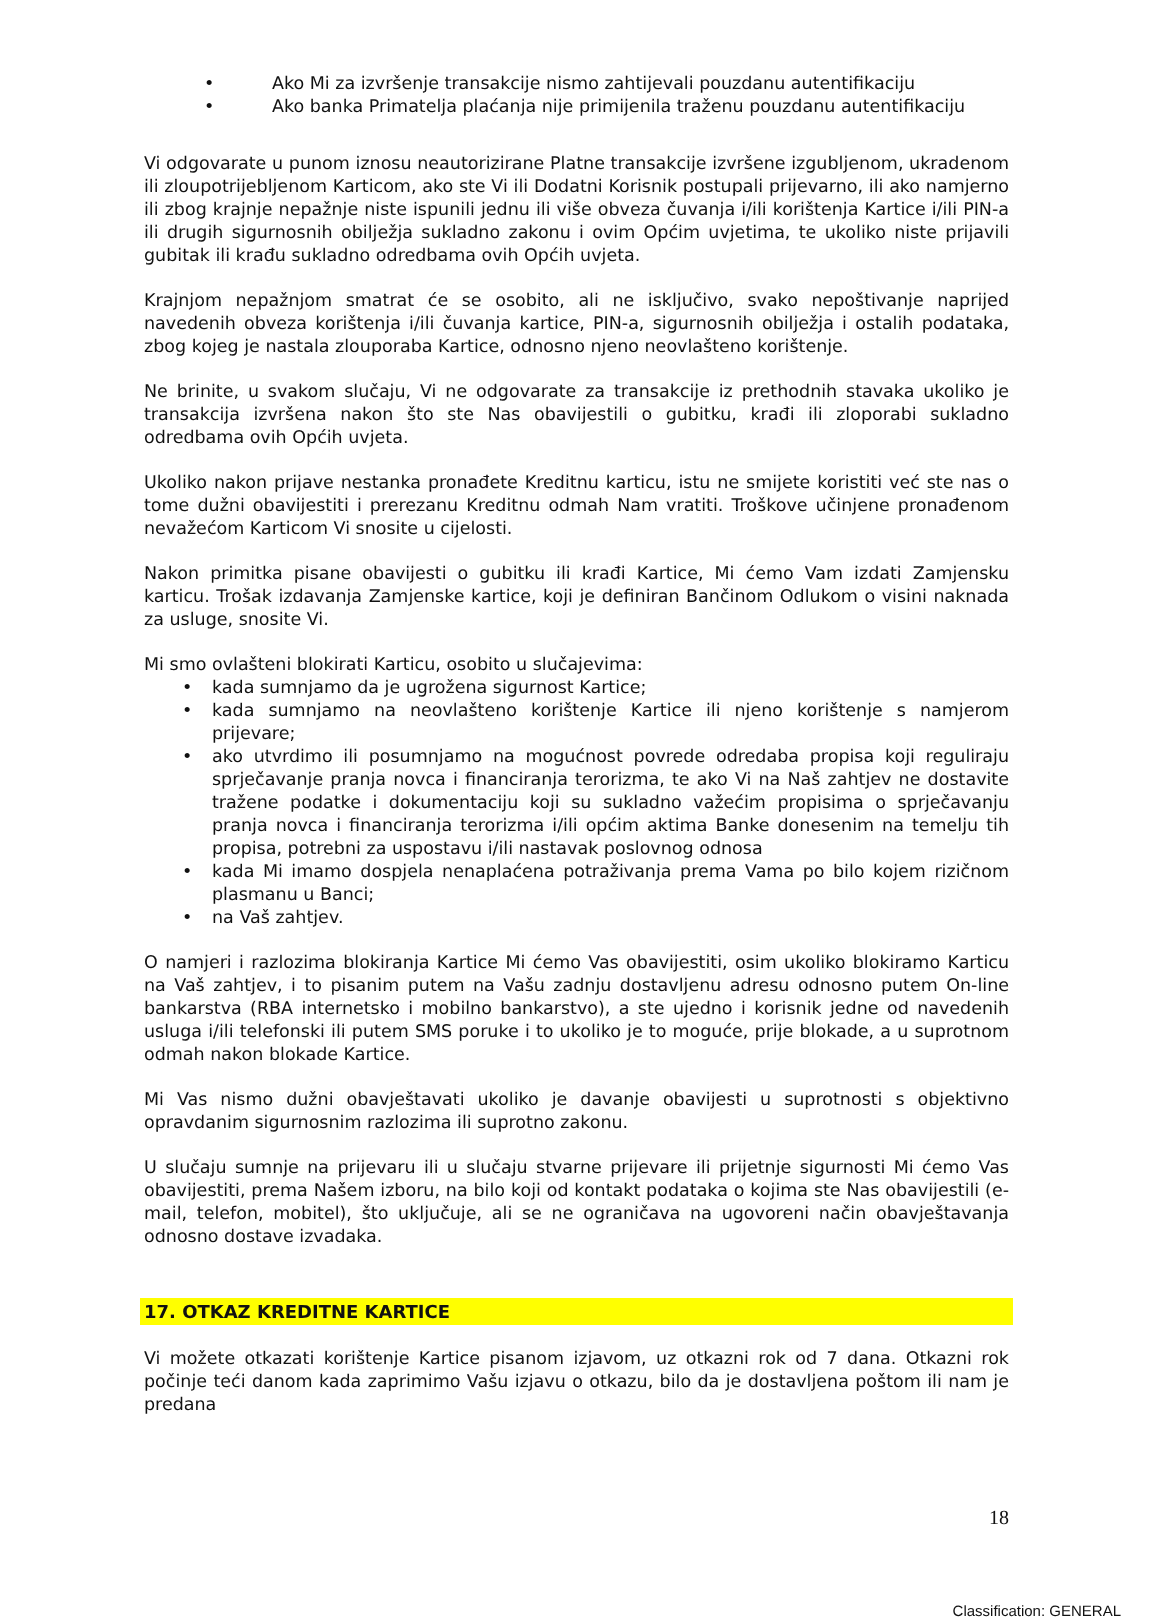• Ako Mi za izvršenje transakcije nismo zahtijevali pouzdanu autentifikaciju
• Ako banka Primatelja plaćanja nije primijenila traženu pouzdanu autentifikaciju
Vi odgovarate u punom iznosu neautorizirane Platne transakcije izvršene izgubljenom, ukradenom ili zloupotrijebljenom Karticom, ako ste Vi ili Dodatni Korisnik postupali prijevarno, ili ako namjerno ili zbog krajnje nepažnje niste ispunili jednu ili više obveza čuvanja i/ili korištenja Kartice i/ili PIN-a ili drugih sigurnosnih obilježja sukladno zakonu i ovim Općim uvjetima, te ukoliko niste prijavili gubitak ili krađu sukladno odredbama ovih Općih uvjeta.
Krajnjom nepažnjom smatrat će se osobito, ali ne isključivo, svako nepoštivanje naprijed navedenih obveza korištenja i/ili čuvanja kartice, PIN-a, sigurnosnih obilježja i ostalih podataka, zbog kojeg je nastala zlouporaba Kartice, odnosno njeno neovlašteno korištenje.
Ne brinite, u svakom slučaju, Vi ne odgovarate za transakcije iz prethodnih stavaka ukoliko je transakcija izvršena nakon što ste Nas obavijestili o gubitku, krađi ili zloporabi sukladno odredbama ovih Općih uvjeta.
Ukoliko nakon prijave nestanka pronađete Kreditnu karticu, istu ne smijete koristiti već ste nas o tome dužni obavijestiti i prerezanu Kreditnu odmah Nam vratiti. Troškove učinjene pronađenom nevažećom Karticom Vi snosite u cijelosti.
Nakon primitka pisane obavijesti o gubitku ili krađi Kartice, Mi ćemo Vam izdati Zamjensku karticu. Trošak izdavanja Zamjenske kartice, koji je definiran Bančinom Odlukom o visini naknada za usluge, snosite Vi.
Mi smo ovlašteni blokirati Karticu, osobito u slučajevima:
• kada sumnjamo da je ugrožena sigurnost Kartice;
• kada sumnjamo na neovlašteno korištenje Kartice ili njeno korištenje s namjerom prijevare;
• ako utvrdimo ili posumnjamo na mogućnost povrede odredaba propisa koji reguliraju sprječavanje pranja novca i financiranja terorizma, te ako Vi na Naš zahtjev ne dostavite tražene podatke i dokumentaciju koji su sukladno važećim propisima o sprječavanju pranja novca i financiranja terorizma i/ili općim aktima Banke donesenim na temelju tih propisa, potrebni za uspostavu i/ili nastavak poslovnog odnosa
• kada Mi imamo dospjela nenaplaćena potraživanja prema Vama po bilo kojem rizičnom plasmanu u Banci;
• na Vaš zahtjev.
O namjeri i razlozima blokiranja Kartice Mi ćemo Vas obavijestiti, osim ukoliko blokiramo Karticu na Vaš zahtjev, i to pisanim putem na Vašu zadnju dostavljenu adresu odnosno putem On-line bankarstva (RBA internetsko i mobilno bankarstvo), a ste ujedno i korisnik jedne od navedenih usluga i/ili telefonski ili putem SMS poruke i to ukoliko je to moguće, prije blokade, a u suprotnom odmah nakon blokade Kartice.
Mi Vas nismo dužni obavještavati ukoliko je davanje obavijesti u suprotnosti s objektivno opravdanim sigurnosnim razlozima ili suprotno zakonu.
U slučaju sumnje na prijevaru ili u slučaju stvarne prijevare ili prijetnje sigurnosti Mi ćemo Vas obavijestiti, prema Našem izboru, na bilo koji od kontakt podataka o kojima ste Nas obavijestili (e-mail, telefon, mobitel), što uključuje, ali se ne ograničava na ugovoreni način obavještavanja odnosno dostave izvadaka.
17. OTKAZ KREDITNE KARTICE
Vi možete otkazati korištenje Kartice pisanom izjavom, uz otkazni rok od 7 dana. Otkazni rok počinje teći danom kada zaprimimo Vašu izjavu o otkazu, bilo da je dostavljena poštom ili nam je predana
18
Classification: GENERAL